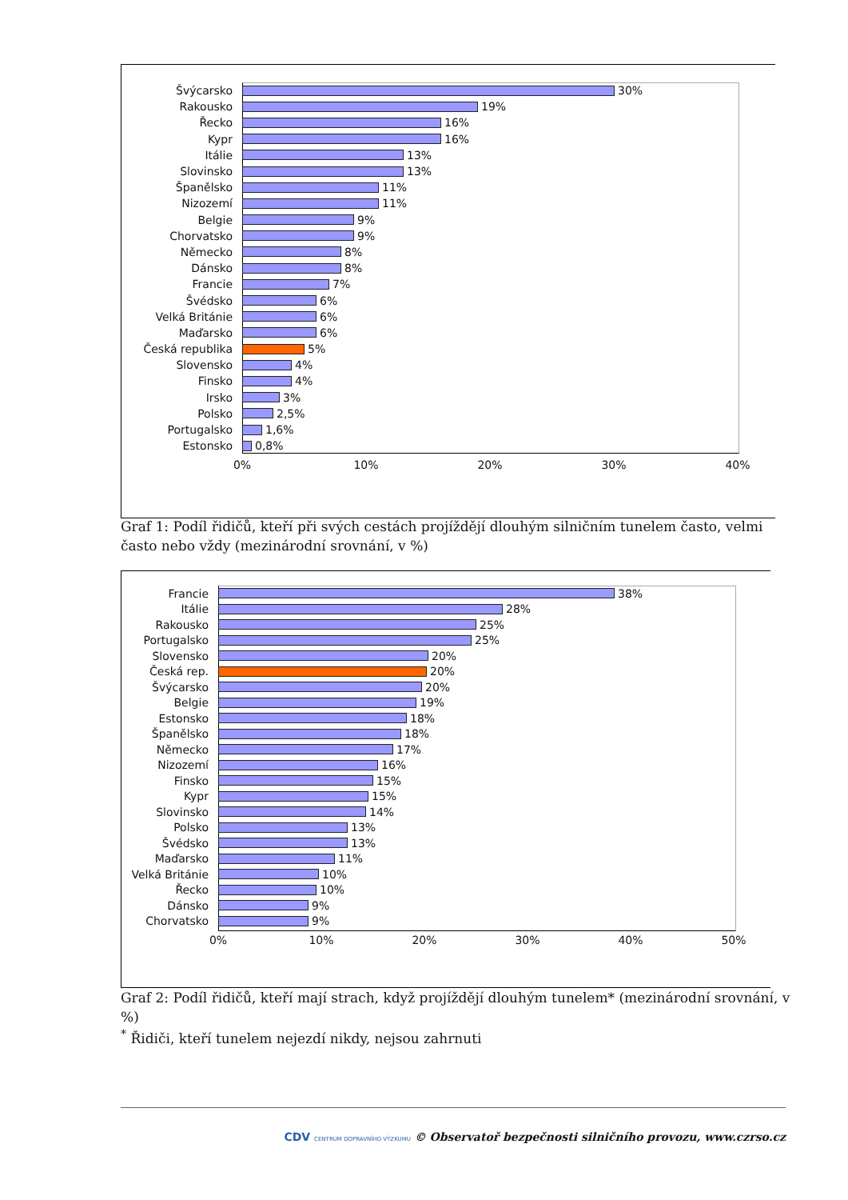Švýcarsko 30%
Rakousko 19%
Řecko 16%
Kypr 16%
Itálie 13%
Slovinsko 13%
Španělsko 11%
Nizozemí 11%
Belgie 9%
Chorvatsko 9%
Německo 8%
Dánsko 8%
Francie 7%
Švédsko 6%
Velká Británie 6%
Maďarsko 6%
Česká republika 5%
Slovensko 4%
Finsko 4%
Irsko 3%
Polsko 2,5%
Portugalsko 1,6%
Estonsko 0,8%
0% 10% 20% 30% 40%
Graf 1: Podíl řidičů, kteří při svých cestách projíždějí dlouhým silničním tunelem často, velmi často nebo vždy (mezinárodní srovnání, v %)
Francie 38%
Itálie 28%
Rakousko 25%
Portugalsko 25%
Slovensko 20%
Česká rep. 20%
Švýcarsko 20%
Belgie 19%
Estonsko 18%
Španělsko 18%
Německo 17%
Nizozemí 16%
Finsko 15%
Kypr 15%
Slovinsko 14%
Polsko 13%
Švédsko 13%
Maďarsko 11%
Velká Británie 10%
Řecko 10%
Dánsko 9%
Chorvatsko 9%
0% 10% 20% 30% 40% 50%
Graf 2: Podíl řidičů, kteří mají strach, když projíždějí dlouhým tunelem* (mezinárodní srovnání, v %)
<sup>*</sup> Řidiči, kteří tunelem nejezdí nikdy, nejsou zahrnuti
CDV CENTRUM DOPRAVNÍHO VÝZKUMU © Observatoř bezpečnosti silničního provozu, www.czrso.cz